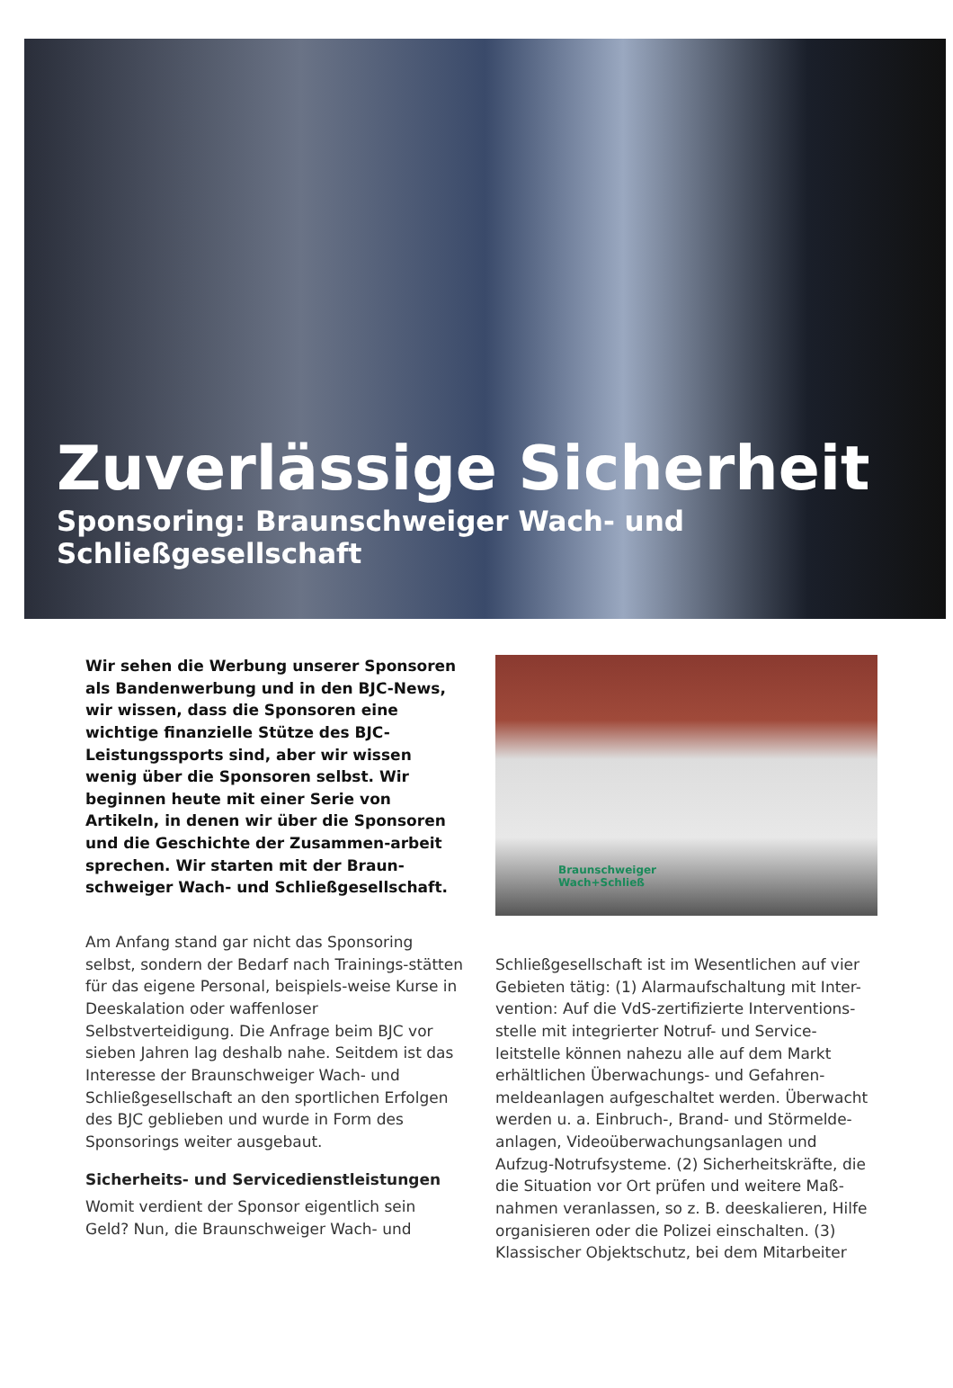Zuverlässige Sicherheit
Sponsoring: Braunschweiger Wach- und Schließgesellschaft
Wir sehen die Werbung unserer Sponsoren als Bandenwerbung und in den BJC-News, wir wissen, dass die Sponsoren eine wichtige finanzielle Stütze des BJC-Leistungssports sind, aber wir wissen wenig über die Sponsoren selbst. Wir beginnen heute mit einer Serie von Artikeln, in denen wir über die Sponsoren und die Geschichte der Zusammen-arbeit sprechen. Wir starten mit der Braun-schweiger Wach- und Schließgesellschaft.
Am Anfang stand gar nicht das Sponsoring selbst, sondern der Bedarf nach Trainings-stätten für das eigene Personal, beispiels-weise Kurse in Deeskalation oder waffenloser Selbstverteidigung. Die Anfrage beim BJC vor sieben Jahren lag deshalb nahe. Seitdem ist das Interesse der Braunschweiger Wach- und Schließgesellschaft an den sportlichen Erfolgen des BJC geblieben und wurde in Form des Sponsorings weiter ausgebaut.
Sicherheits- und Servicedienstleistungen
Womit verdient der Sponsor eigentlich sein Geld? Nun, die Braunschweiger Wach- und
Braunschweiger
Wach+Schließ
Schließgesellschaft ist im Wesentlichen auf vier Gebieten tätig: (1) Alarmaufschaltung mit Inter-vention: Auf die VdS-zertifizierte Interventions-stelle mit integrierter Notruf- und Service-leitstelle können nahezu alle auf dem Markt erhältlichen Überwachungs- und Gefahren-meldeanlagen aufgeschaltet werden. Überwacht werden u. a. Einbruch-, Brand- und Störmelde-anlagen, Videoüberwachungsanlagen und Aufzug-Notrufsysteme. (2) Sicherheitskräfte, die die Situation vor Ort prüfen und weitere Maß-nahmen veranlassen, so z. B. deeskalieren, Hilfe organisieren oder die Polizei einschalten. (3) Klassischer Objektschutz, bei dem Mitarbeiter